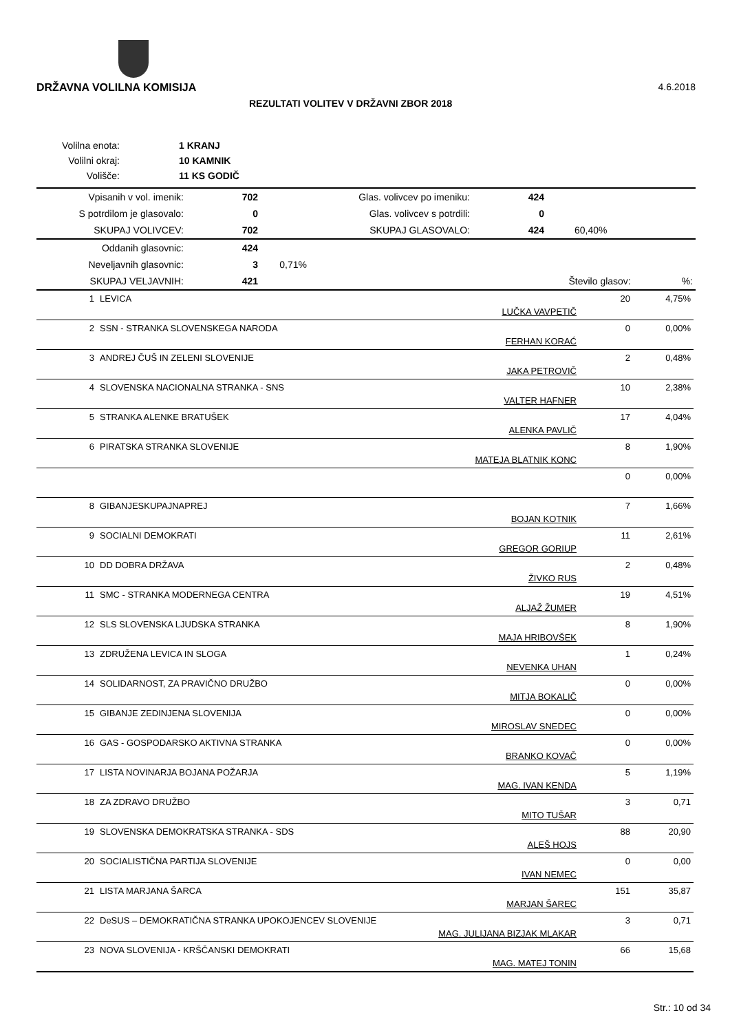DRŽAVNA VOLILNA KOMISIJA 4.6.2018
REZULTATI VOLITEV V DRŽAVNI ZBOR 2018
| Volilna enota: | | 1 KRANJ |
| Volilni okraj: | | 10 KAMNIK |
| Volišče: | | 11 KS GODIČ |
| Vpisanih v vol. imenik: | 702 | Glas. volivcev po imeniku: | 424 | |
| S potrdilom je glasovalo: | 0 | Glas. volivcev s potrdili: | 0 | |
| SKUPAJ VOLIVCEV: | 702 | SKUPAJ GLASOVALO: | 424 | 60,40% |
| Oddanih glasovnic: | 424 | | | |
| Neveljavnih glasovnic: | 3 | 0,71% | | |
| SKUPAJ VELJAVNIH: | 421 | | Število glasov: %: | |
| 1 | LEVICA | LUČKA VAVPETIČ | 20 | 4,75% |
| 2 | SSN - STRANKA SLOVENSKEGA NARODA | FERHAN KORAĆ | 0 | 0,00% |
| 3 | ANDREJ ČUŠ IN ZELENI SLOVENIJE | JAKA PETROVIČ | 2 | 0,48% |
| 4 | SLOVENSKA NACIONALNA STRANKA - SNS | VALTER HAFNER | 10 | 2,38% |
| 5 | STRANKA ALENKE BRATUŠEK | ALENKA PAVLIČ | 17 | 4,04% |
| 6 | PIRATSKA STRANKA SLOVENIJE | MATEJA BLATNIK KONC | 8 | 1,90% |
| | | | 0 | 0,00% |
| 8 | GIBANJESKUPAJNAPREJ | BOJAN KOTNIK | 7 | 1,66% |
| 9 | SOCIALNI DEMOKRATI | GREGOR GORIUP | 11 | 2,61% |
| 10 | DD DOBRA DRŽAVA | ŽIVKO RUS | 2 | 0,48% |
| 11 | SMC - STRANKA MODERNEGA CENTRA | ALJAŽ ŽUMER | 19 | 4,51% |
| 12 | SLS SLOVENSKA LJUDSKA STRANKA | MAJA HRIBOVŠEK | 8 | 1,90% |
| 13 | ZDRUŽENA LEVICA IN SLOGA | NEVENKA UHAN | 1 | 0,24% |
| 14 | SOLIDARNOST, ZA PRAVIČNO DRUŽBO | MITJA BOKALIČ | 0 | 0,00% |
| 15 | GIBANJE ZEDINJENA SLOVENIJA | MIROSLAV SNEDEC | 0 | 0,00% |
| 16 | GAS - GOSPODARSKO AKTIVNA STRANKA | BRANKO KOVAČ | 0 | 0,00% |
| 17 | LISTA NOVINARJA BOJANA POŽARJA | MAG. IVAN KENDA | 5 | 1,19% |
| 18 | ZA ZDRAVO DRUŽBO | MITO TUŠAR | 3 | 0,71 |
| 19 | SLOVENSKA DEMOKRATSKA STRANKA - SDS | ALEŠ HOJS | 88 | 20,90 |
| 20 | SOCIALISTIČNA PARTIJA SLOVENIJE | IVAN NEMEC | 0 | 0,00 |
| 21 | LISTA MARJANA ŠARCA | MARJAN ŠAREC | 151 | 35,87 |
| 22 | DeSUS – DEMOKRATIČNA STRANKA UPOKOJENCEV SLOVENIJE | MAG. JULIJANA BIZJAK MLAKAR | 3 | 0,71 |
| 23 | NOVA SLOVENIJA - KRŠČANSKI DEMOKRATI | MAG. MATEJ TONIN | 66 | 15,68 |
Str.: 10 od 34